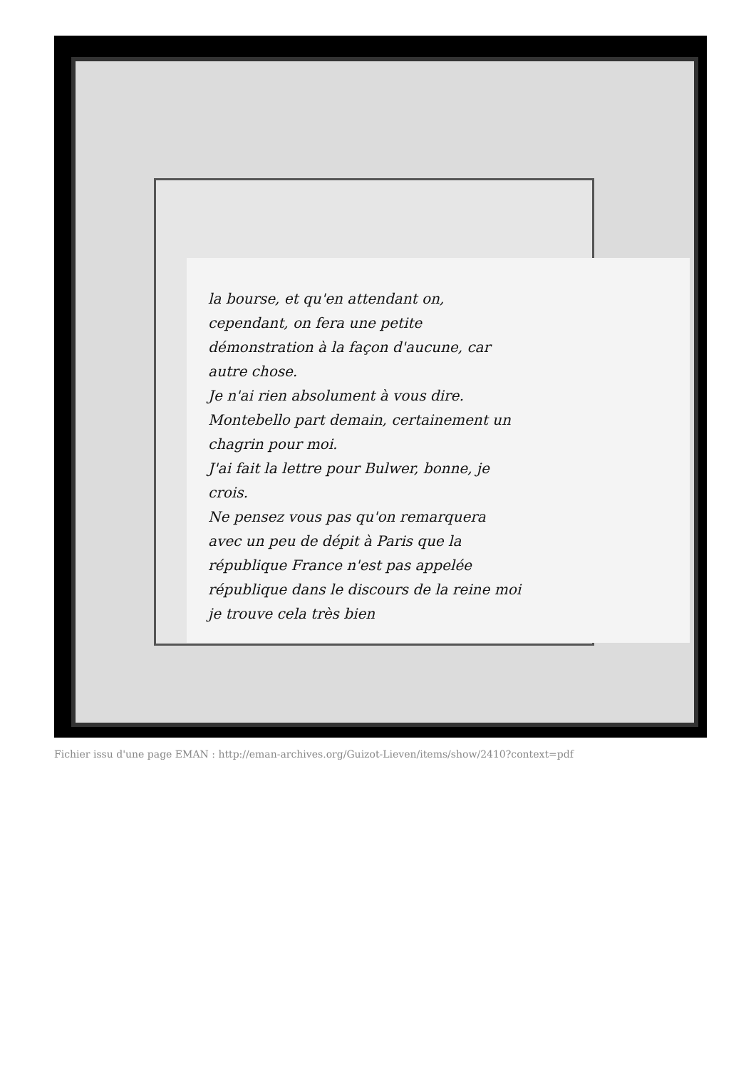la bourse, et qu'en attendant on, cependant, on fera une petite démonstration à la façon d'aucune, car autre chose.
Je n'ai rien absolument à vous dire. Montebello part demain, certainement un chagrin pour moi.
J'ai fait la lettre pour Bulwer, bonne, je crois.
Ne pensez vous pas qu'on remarquera avec un peu de dépit à Paris que la république France n'est pas appelée république dans le discours de la reine moi je trouve cela très bien
Fichier issu d'une page EMAN : http://eman-archives.org/Guizot-Lieven/items/show/2410?context=pdf